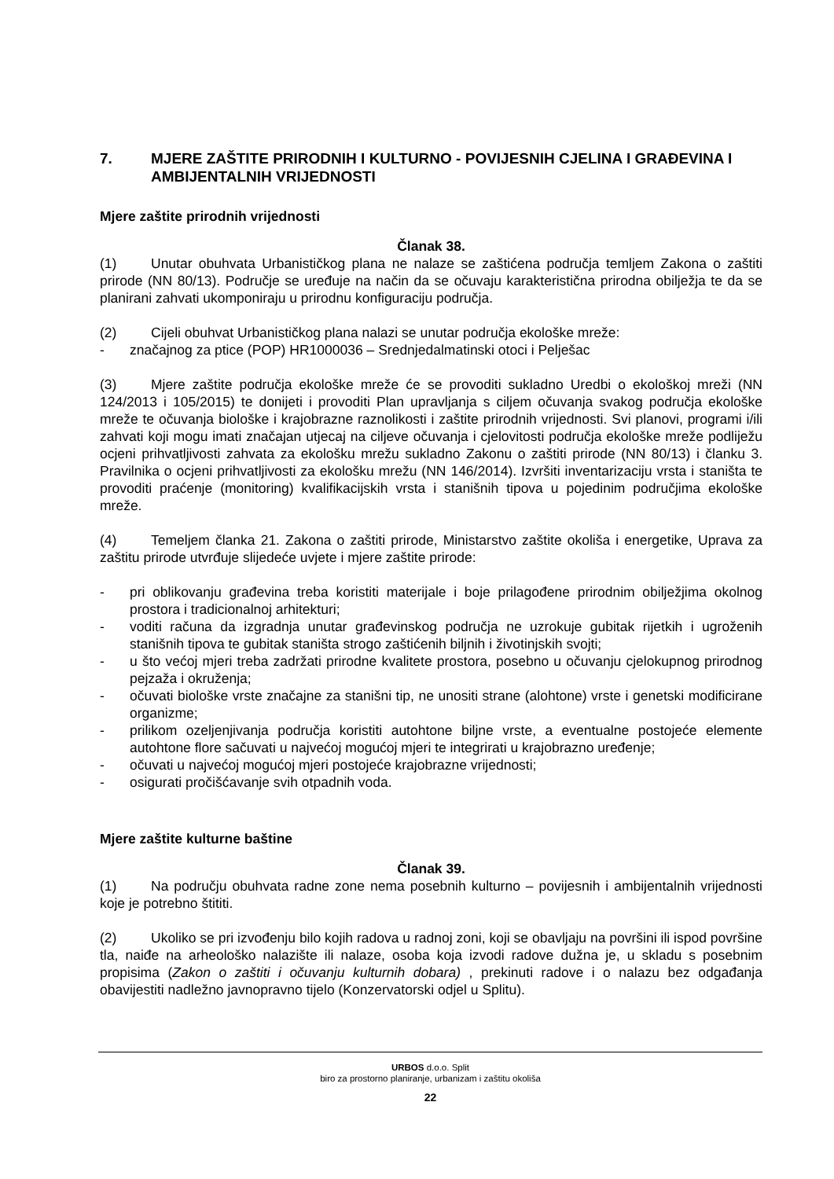7. MJERE ZAŠTITE PRIRODNIH I KULTURNO - POVIJESNIH CJELINA I GRAĐEVINA I AMBIJENTALNIH VRIJEDNOSTI
Mjere zaštite prirodnih vrijednosti
Članak 38.
(1) Unutar obuhvata Urbanističkog plana ne nalaze se zaštićena područja temljem Zakona o zaštiti prirode (NN 80/13). Područje se uređuje na način da se očuvaju karakteristična prirodna obilježja te da se planirani zahvati ukomponiraju u prirodnu konfiguraciju područja.
(2) Cijeli obuhvat Urbanističkog plana nalazi se unutar područja ekološke mreže:
- značajnog za ptice (POP) HR1000036 – Srednjedalmatinski otoci i Pelješac
(3) Mjere zaštite područja ekološke mreže će se provoditi sukladno Uredbi o ekološkoj mreži (NN 124/2013 i 105/2015) te donijeti i provoditi Plan upravljanja s ciljem očuvanja svakog područja ekološke mreže te očuvanja biološke i krajobrazne raznolikosti i zaštite prirodnih vrijednosti. Svi planovi, programi i/ili zahvati koji mogu imati značajan utjecaj na ciljeve očuvanja i cjelovitosti područja ekološke mreže podliježu ocjeni prihvatljivosti zahvata za ekološku mrežu sukladno Zakonu o zaštiti prirode (NN 80/13) i članku 3. Pravilnika o ocjeni prihvatljivosti za ekološku mrežu (NN 146/2014). Izvršiti inventarizaciju vrsta i staništa te provoditi praćenje (monitoring) kvalifikacijskih vrsta i stanišnih tipova u pojedinim područjima ekološke mreže.
(4) Temeljem članka 21. Zakona o zaštiti prirode, Ministarstvo zaštite okoliša i energetike, Uprava za zaštitu prirode utvrđuje slijedeće uvjete i mjere zaštite prirode:
- pri oblikovanju građevina treba koristiti materijale i boje prilagođene prirodnim obilježjima okolnog prostora i tradicionalnoj arhitekturi;
- voditi računa da izgradnja unutar građevinskog područja ne uzrokuje gubitak rijetkih i ugroženih stanišnih tipova te gubitak staništa strogo zaštićenih biljnih i životinjskih svojti;
- u što većoj mjeri treba zadržati prirodne kvalitete prostora, posebno u očuvanju cjelokupnog prirodnog pejzaža i okruženja;
- očuvati biološke vrste značajne za stanišni tip, ne unositi strane (alohtone) vrste i genetski modificirane organizme;
- prilikom ozeljenjivanja područja koristiti autohtone biljne vrste, a eventualne postojeće elemente autohtone flore sačuvati u najvećoj mogućoj mjeri te integrirati u krajobrazno uređenje;
- očuvati u najvećoj mogućoj mjeri postojeće krajobrazne vrijednosti;
- osigurati pročišćavanje svih otpadnih voda.
Mjere zaštite kulturne baštine
Članak 39.
(1) Na području obuhvata radne zone nema posebnih kulturno – povijesnih i ambijentalnih vrijednosti koje je potrebno štititi.
(2) Ukoliko se pri izvođenju bilo kojih radova u radnoj zoni, koji se obavljaju na površini ili ispod površine tla, naiđe na arheološko nalazište ili nalaze, osoba koja izvodi radove dužna je, u skladu s posebnim propisima (Zakon o zaštiti i očuvanju kulturnih dobara) , prekinuti radove i o nalazu bez odgađanja obavijestiti nadležno javnopravno tijelo (Konzervatorski odjel u Splitu).
URBOS d.o.o. Split
biro za prostorno planiranje, urbanizam i zaštitu okoliša
22